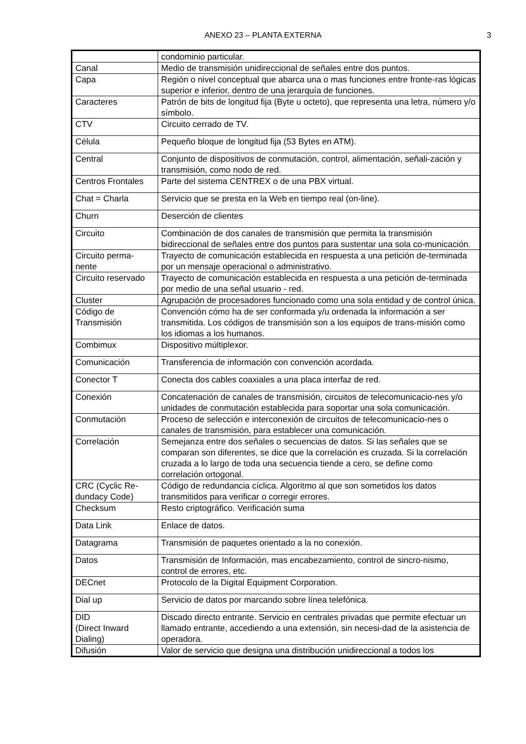ANEXO 23 – PLANTA EXTERNA 3
| | condominio particular. |
| Canal | Medio de transmisión unidireccional de señales entre dos puntos. |
| Capa | Región o nivel conceptual que abarca una o mas funciones entre fronte-ras lógicas superior e inferior, dentro de una jerarquía de funciones. |
| Caracteres | Patrón de bits de longitud fija (Byte u octeto), que representa una letra, número y/o símbolo. |
| CTV | Circuito cerrado de TV. |
| Célula | Pequeño bloque de longitud fija (53 Bytes en ATM). |
| Central | Conjunto de dispositivos de conmutación, control, alimentación, señali-zación y transmisión, como nodo de red. |
| Centros Frontales | Parte del sistema CENTREX o de una PBX virtual. |
| Chat = Charla | Servicio que se presta en la Web en tiempo real (on-line). |
| Churn | Deserción de clientes |
| Circuito | Combinación de dos canales de transmisión que permita la transmisión bidireccional de señales entre dos puntos para sustentar una sola co-municación. |
| Circuito perma-nente | Trayecto de comunicación establecida en respuesta a una petición de-terminada por un mensaje operacional o administrativo. |
| Circuito reservado | Trayecto de comunicación establecida en respuesta a una petición de-terminada por medio de una señal usuario - red. |
| Cluster | Agrupación de procesadores funcionado como una sola entidad y de control única. |
| Código de Transmisión | Convención cómo ha de ser conformada y/u ordenada la información a ser transmitida. Los códigos de transmisión son a los equipos de trans-misión como los idiomas a los humanos. |
| Combimux | Dispositivo múltiplexor. |
| Comunicación | Transferencia de información con convención acordada. |
| Conector T | Conecta dos cables coaxiales a una placa interfaz de red. |
| Conexión | Concatenación de canales de transmisión, circuitos de telecomunicacio-nes y/o unidades de conmutación establecida para soportar una sola comunicación. |
| Conmutación | Proceso de selección e interconexión de circuitos de telecomunicacio-nes o canales de transmisión, para establecer una comunicación. |
| Correlación | Semejanza entre dos señales o secuencias de datos. Si las señales que se comparan son diferentes, se dice que la correlación es cruzada. Si la correlación cruzada a lo largo de toda una secuencia tiende a cero, se define como correlación ortogonal. |
| CRC (Cyclic Re-dundacy Code) | Código de redundancia cíclica. Algoritmo al que son sometidos los datos transmitidos para verificar o corregir errores. |
| Checksum | Resto criptográfico. Verificación suma |
| Data Link | Enlace de datos. |
| Datagrama | Transmisión de paquetes orientado a la no conexión. |
| Datos | Transmisión de Información, mas encabezamiento, control de sincro-nismo, control de errores, etc. |
| DECnet | Protocolo de la Digital Equipment Corporation. |
| Dial up | Servicio de datos por marcando sobre línea telefónica. |
| DID (Direct Inward Dialing) | Discado directo entrante. Servicio en centrales privadas que permite efectuar un llamado entrante, accediendo a una extensión, sin necesi-dad de la asistencia de operadora. |
| Difusión | Valor de servicio que designa una distribución unidireccional a todos los |